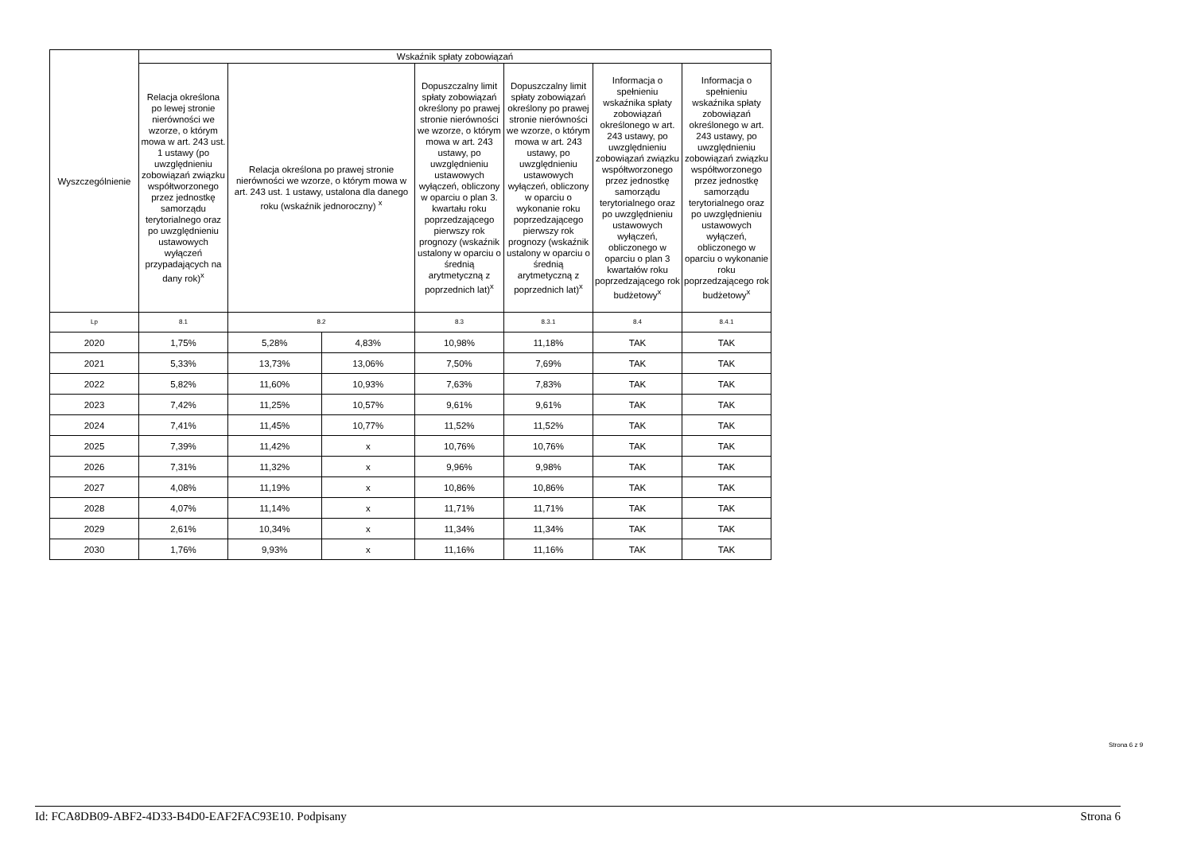| Wyszczególnienie | Wskaźnik spłaty zobowiązań | | | | | | |
| --- | --- | --- | --- | --- | --- | --- | --- |
| | Relacja określona po lewej stronie nierówności we wzorze, o którym mowa w art. 243 ust. 1 ustawy (po uwzględnieniu zobowiązań związku współtworzonego przez jednostkę samorządu terytorialnego oraz po uwzględnieniu ustawowych wyłączeń przypadających na dany rok)<sup>x</sup> | Relacja określona po prawej stronie nierówności we wzorze, o którym mowa w art. 243 ust. 1 ustawy, ustalona dla danego roku (wskaźnik jednoroczny) <sup>x</sup> | | Dopuszczalny limit spłaty zobowiązań określony po prawej stronie nierówności we wzorze, o którym mowa w art. 243 ustawy, po uwzględnieniu ustawowych wyłączeń, obliczony w oparciu o plan 3. kwartału roku poprzedzającego pierwszy rok prognozy (wskaźnik ustalony w oparciu o średnią arytmetyczną z poprzednich lat)<sup>x</sup> | Dopuszczalny limit spłaty zobowiązań określony po prawej stronie nierówności we wzorze, o którym mowa w art. 243 ustawy, po uwzględnieniu ustawowych wyłączeń, obliczony w oparciu o wykonanie roku poprzedzającego pierwszy rok prognozy (wskaźnik ustalony w oparciu o średnią arytmetyczną z poprzednich lat)<sup>x</sup> | Informacja o spełnieniu wskaźnika spłaty zobowiązań określonego w art. 243 ustawy, po uwzględnieniu zobowiązań związku współtworzonego przez jednostkę samorządu terytorialnego oraz po uwzględnieniu ustawowych wyłączeń, obliczonego w oparciu o plan 3 kwartałów roku poprzedzającego rok budżetowy<sup>x</sup> | Informacja o spełnieniu wskaźnika spłaty zobowiązań określonego w art. 243 ustawy, po uwzględnieniu zobowiązań związku współtworzonego przez jednostkę samorządu terytorialnego oraz po uwzględnieniu ustawowych wyłączeń, obliczonego w oparciu o wykonanie roku poprzedzającego rok budżetowy<sup>x</sup> |
| Lp | 8.1 | 8.2 | | 8.3 | 8.3.1 | 8.4 | 8.4.1 |
| 2020 | 1,75% | 5,28% | 4,83% | 10,98% | 11,18% | TAK | TAK |
| 2021 | 5,33% | 13,73% | 13,06% | 7,50% | 7,69% | TAK | TAK |
| 2022 | 5,82% | 11,60% | 10,93% | 7,63% | 7,83% | TAK | TAK |
| 2023 | 7,42% | 11,25% | 10,57% | 9,61% | 9,61% | TAK | TAK |
| 2024 | 7,41% | 11,45% | 10,77% | 11,52% | 11,52% | TAK | TAK |
| 2025 | 7,39% | 11,42% | x | 10,76% | 10,76% | TAK | TAK |
| 2026 | 7,31% | 11,32% | x | 9,96% | 9,98% | TAK | TAK |
| 2027 | 4,08% | 11,19% | x | 10,86% | 10,86% | TAK | TAK |
| 2028 | 4,07% | 11,14% | x | 11,71% | 11,71% | TAK | TAK |
| 2029 | 2,61% | 10,34% | x | 11,34% | 11,34% | TAK | TAK |
| 2030 | 1,76% | 9,93% | x | 11,16% | 11,16% | TAK | TAK |
Strona 6 z 9
Id: FCA8DB09-ABF2-4D33-B4D0-EAF2FAC93E10. Podpisany Strona 6